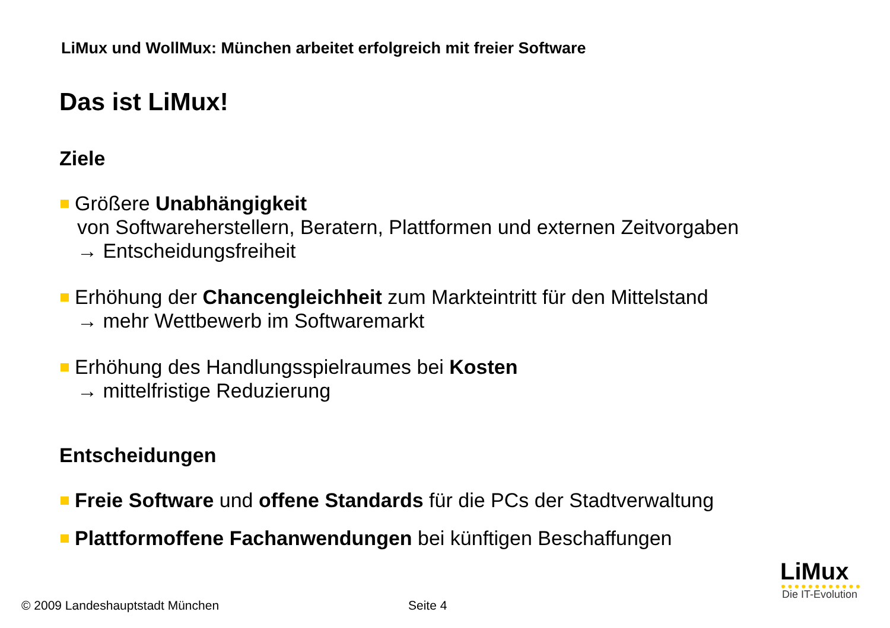LiMux und WollMux: München arbeitet erfolgreich mit freier Software
Das ist LiMux!
Ziele
Größere Unabhängigkeit
von Softwareherstellern, Beratern, Plattformen und externen Zeitvorgaben
→ Entscheidungsfreiheit
Erhöhung der Chancengleichheit zum Markteintritt für den Mittelstand
→ mehr Wettbewerb im Softwaremarkt
Erhöhung des Handlungsspielraumes bei Kosten
→ mittelfristige Reduzierung
Entscheidungen
Freie Software und offene Standards für die PCs der Stadtverwaltung
Plattformoffene Fachanwendungen bei künftigen Beschaffungen
LiMux
Die IT-Evolution
© 2009 Landeshauptstadt München
Seite 4